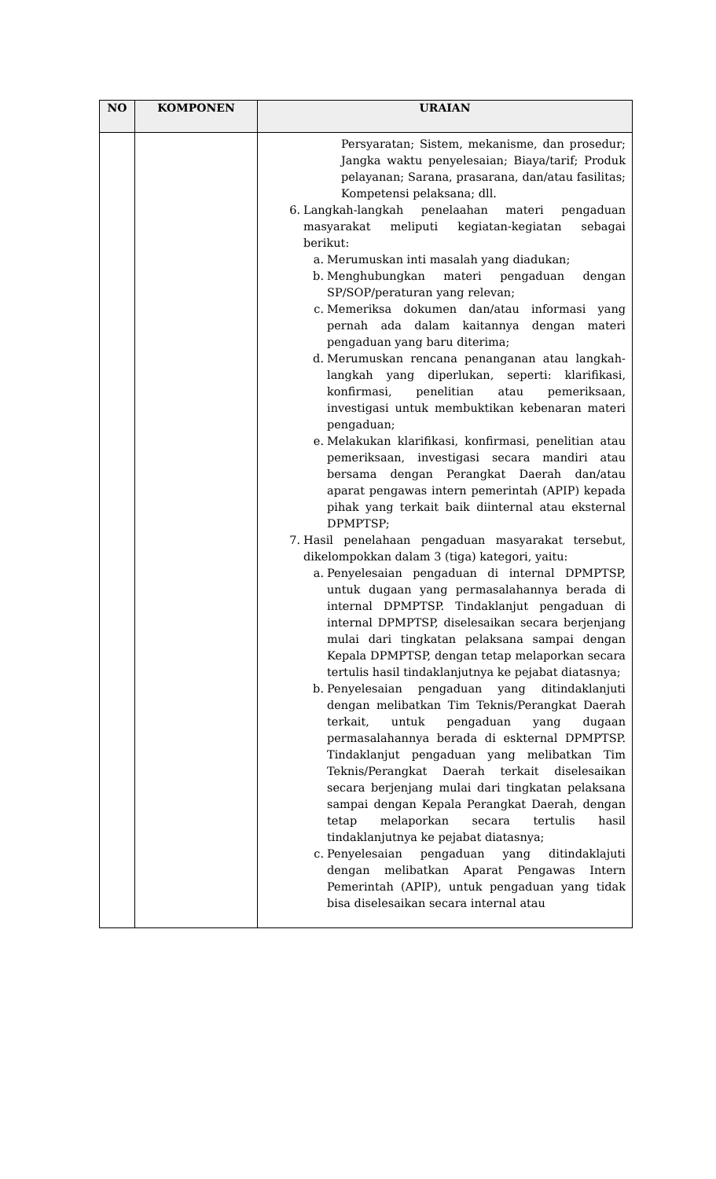| NO | KOMPONEN | URAIAN |
| --- | --- | --- |
| | | Persyaratan; Sistem, mekanisme, dan prosedur; Jangka waktu penyelesaian; Biaya/tarif; Produk pelayanan; Sarana, prasarana, dan/atau fasilitas; Kompetensi pelaksana; dll. 6. Langkah-langkah penelaahan materi pengaduan masyarakat meliputi kegiatan-kegiatan sebagai berikut: a. Merumuskan inti masalah yang diadukan; b. Menghubungkan materi pengaduan dengan SP/SOP/peraturan yang relevan; c. Memeriksa dokumen dan/atau informasi yang pernah ada dalam kaitannya dengan materi pengaduan yang baru diterima; d. Merumuskan rencana penanganan atau langkah-langkah yang diperlukan, seperti: klarifikasi, konfirmasi, penelitian atau pemeriksaan, investigasi untuk membuktikan kebenaran materi pengaduan; e. Melakukan klarifikasi, konfirmasi, penelitian atau pemeriksaan, investigasi secara mandiri atau bersama dengan Perangkat Daerah dan/atau aparat pengawas intern pemerintah (APIP) kepada pihak yang terkait baik diinternal atau eksternal DPMPTSP; 7. Hasil penelahaan pengaduan masyarakat tersebut, dikelompokkan dalam 3 (tiga) kategori, yaitu: a. Penyelesaian pengaduan di internal DPMPTSP, untuk dugaan yang permasalahannya berada di internal DPMPTSP. Tindaklanjut pengaduan di internal DPMPTSP, diselesaikan secara berjenjang mulai dari tingkatan pelaksana sampai dengan Kepala DPMPTSP, dengan tetap melaporkan secara tertulis hasil tindaklanjutnya ke pejabat diatasnya; b. Penyelesaian pengaduan yang ditindaklanjuti dengan melibatkan Tim Teknis/Perangkat Daerah terkait, untuk pengaduan yang dugaan permasalahannya berada di eskternal DPMPTSP. Tindaklanjut pengaduan yang melibatkan Tim Teknis/Perangkat Daerah terkait diselesaikan secara berjenjang mulai dari tingkatan pelaksana sampai dengan Kepala Perangkat Daerah, dengan tetap melaporkan secara tertulis hasil tindaklanjutnya ke pejabat diatasnya; c. Penyelesaian pengaduan yang ditindaklajuti dengan melibatkan Aparat Pengawas Intern Pemerintah (APIP), untuk pengaduan yang tidak bisa diselesaikan secara internal atau |